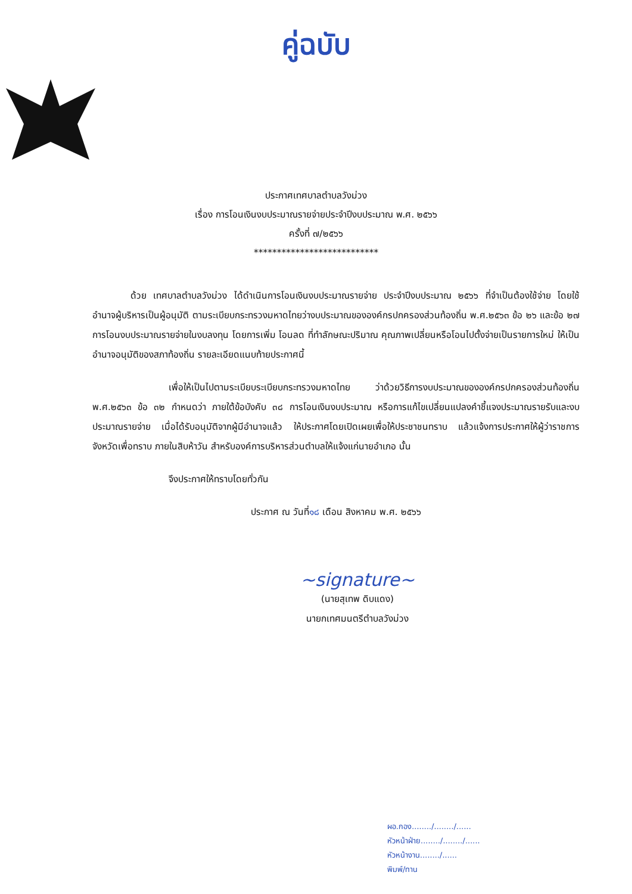คู่ฉบับ
ประกาศเทศบาลตำบลวังม่วง
เรื่อง การโอนเงินงบประมาณรายจ่ายประจำปีงบประมาณ พ.ศ. ๒๕๖๖
ครั้งที่ ๗/๒๕๖๖
***************************
ด้วย เทศบาลตำบลวังม่วง ได้ดำเนินการโอนเงินงบประมาณรายจ่าย ประจำปีงบประมาณ ๒๕๖๖ ที่จำเป็นต้องใช้จ่าย โดยใช้อำนาจผู้บริหารเป็นผู้อนุมัติ ตามระเบียบกระทรวงมหาดไทยว่างบประมาณขององค์กรปกครองส่วนท้องถิ่น พ.ศ.๒๕๖๓ ข้อ ๒๖ และข้อ ๒๗ การโอนงบประมาณรายจ่ายในงบลงทุน โดยการเพิ่ม โอนลด ที่ทำลักษณะปริมาณ คุณภาพเปลี่ยนหรือโอนไปตั้งจ่ายเป็นรายการใหม่ ให้เป็นอำนาจอนุมัติของสภาท้องถิ่น รายละเอียดแนบท้ายประกาศนี้
เพื่อให้เป็นไปตามระเบียบระเบียบกระทรวงมหาดไทย ว่าด้วยวิธีการงบประมาณขององค์กรปกครองส่วนท้องถิ่น พ.ศ.๒๕๖๓ ข้อ ๓๒ กำหนดว่า ภายใต้ข้อบังคับ ๓๘ การโอนเงินงบประมาณ หรือการแก้ไขเปลี่ยนแปลงคำชี้แจงประมาณรายรับและงบประมาณรายจ่าย เมื่อได้รับอนุมัติจากผู้มีอำนาจแล้ว ให้ประกาศโดยเปิดเผยเพื่อให้ประชาชนทราบ แล้วแจ้งการประกาศให้ผู้ว่าราชการจังหวัดเพื่อทราบ ภายในสิบห้าวัน สำหรับองค์การบริหารส่วนตำบลให้แจ้งแก่นายอำเภอ นั้น
จึงประกาศให้ทราบโดยทั่วกัน
ประกาศ ณ วันที่๑๘ เดือน สิงหาคม พ.ศ. ๒๕๖๖
~signature~
(นายสุเทพ ดิบแดง)
นายกเทศมนตรีตำบลวังม่วง
ผอ.กอง......../......../......
หัวหน้าฝ่าย......../......../......
หัวหน้างาน......../......
พิมพ์/ทาน